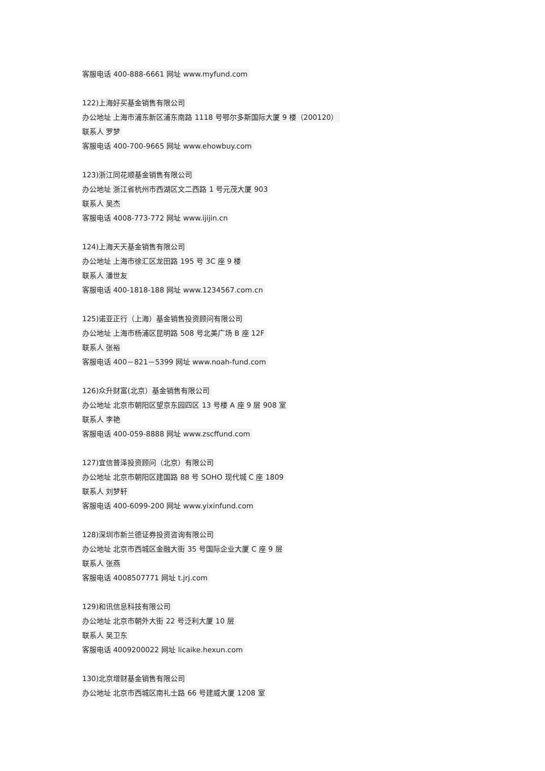客服电话 400-888-6661 网址 www.myfund.com
122)上海好买基金销售有限公司
办公地址 上海市浦东新区浦东南路 1118 号鄂尔多斯国际大厦 9 楼（200120）
联系人 罗梦
客服电话 400-700-9665 网址 www.ehowbuy.com
123)浙江同花顺基金销售有限公司
办公地址 浙江省杭州市西湖区文二西路 1 号元茂大厦 903
联系人 吴杰
客服电话 4008-773-772 网址 www.ijijin.cn
124)上海天天基金销售有限公司
办公地址 上海市徐汇区龙田路 195 号 3C 座 9 楼
联系人 潘世友
客服电话 400-1818-188 网址 www.1234567.com.cn
125)诺亚正行（上海）基金销售投资顾问有限公司
办公地址 上海市杨浦区昆明路 508 号北美广场 B 座 12F
联系人 张裕
客服电话 400－821－5399 网址 www.noah-fund.com
126)众升财富(北京）基金销售有限公司
办公地址 北京市朝阳区望京东园四区 13 号楼 A 座 9 层 908 室
联系人 李艳
客服电话 400-059-8888 网址 www.zscffund.com
127)宜信普泽投资顾问（北京）有限公司
办公地址 北京市朝阳区建国路 88 号 SOHO 现代城 C 座 1809
联系人 刘梦轩
客服电话 400-6099-200 网址 www.yixinfund.com
128)深圳市新兰德证券投资咨询有限公司
办公地址 北京市西城区金融大街 35 号国际企业大厦 C 座 9 层
联系人 张燕
客服电话 4008507771 网址 t.jrj.com
129)和讯信息科技有限公司
办公地址 北京市朝外大街 22 号泛利大厦 10 层
联系人 吴卫东
客服电话 4009200022 网址 licaike.hexun.com
130)北京增财基金销售有限公司
办公地址 北京市西城区南礼士路 66 号建威大厦 1208 室